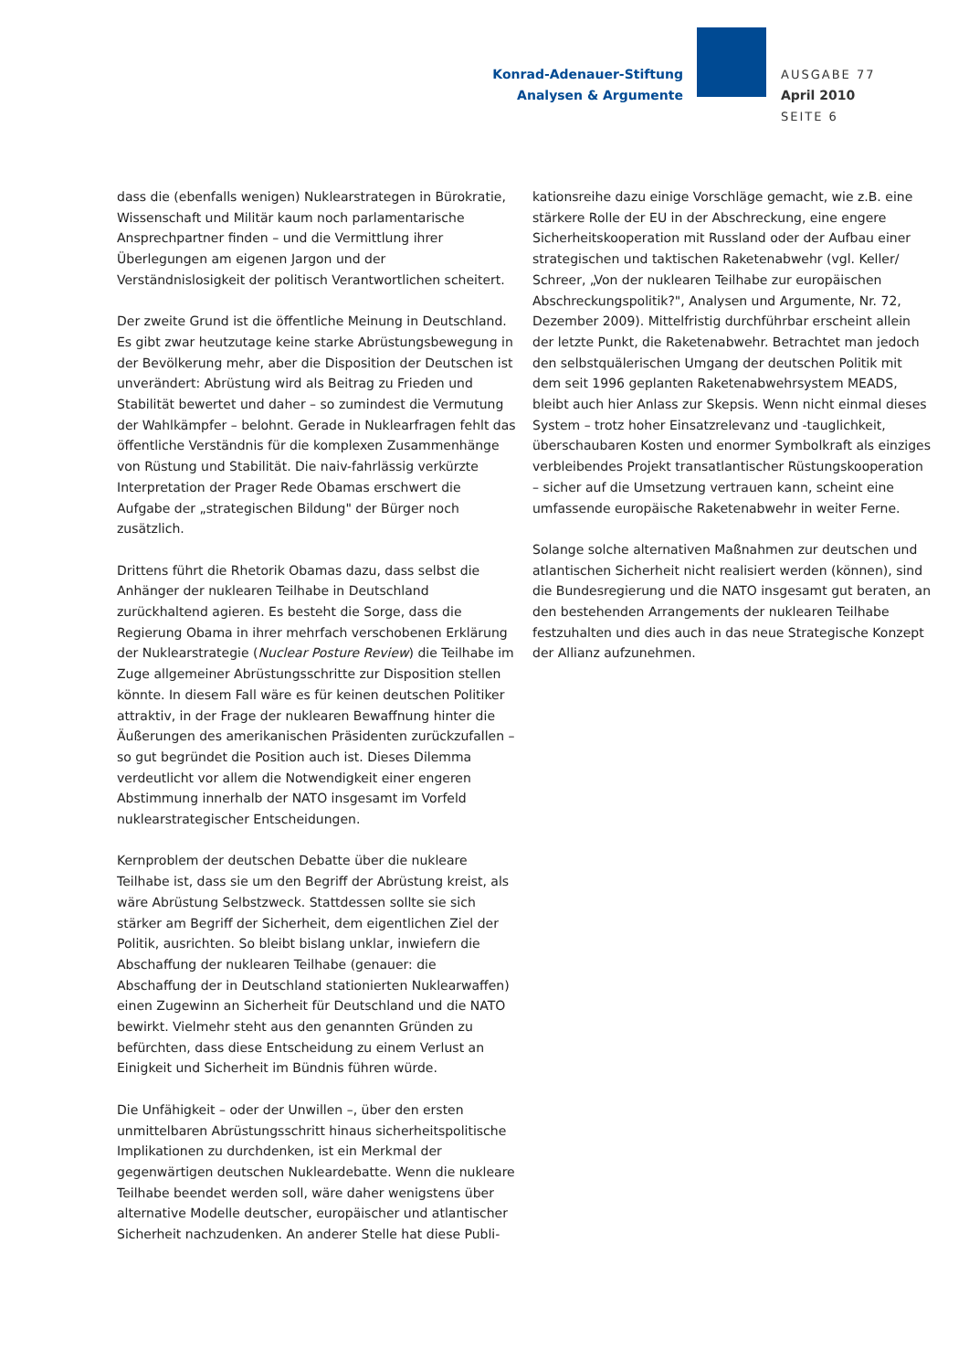Konrad-Adenauer-Stiftung
Analysen & Argumente
AUSGABE 77
April 2010
SEITE 6
dass die (ebenfalls wenigen) Nuklearstrategen in Bürokratie, Wissenschaft und Militär kaum noch parlamentarische Ansprechpartner finden – und die Vermittlung ihrer Überlegungen am eigenen Jargon und der Verständnislosigkeit der politisch Verantwortlichen scheitert.
Der zweite Grund ist die öffentliche Meinung in Deutschland. Es gibt zwar heutzutage keine starke Abrüstungsbewegung in der Bevölkerung mehr, aber die Disposition der Deutschen ist unverändert: Abrüstung wird als Beitrag zu Frieden und Stabilität bewertet und daher – so zumindest die Vermutung der Wahlkämpfer – belohnt. Gerade in Nuklearfragen fehlt das öffentliche Verständnis für die komplexen Zusammenhänge von Rüstung und Stabilität. Die naiv-fahrlässig verkürzte Interpretation der Prager Rede Obamas erschwert die Aufgabe der „strategischen Bildung" der Bürger noch zusätzlich.
Drittens führt die Rhetorik Obamas dazu, dass selbst die Anhänger der nuklearen Teilhabe in Deutschland zurückhaltend agieren. Es besteht die Sorge, dass die Regierung Obama in ihrer mehrfach verschobenen Erklärung der Nuklearstrategie (Nuclear Posture Review) die Teilhabe im Zuge allgemeiner Abrüstungsschritte zur Disposition stellen könnte. In diesem Fall wäre es für keinen deutschen Politiker attraktiv, in der Frage der nuklearen Bewaffnung hinter die Äußerungen des amerikanischen Präsidenten zurückzufallen – so gut begründet die Position auch ist. Dieses Dilemma verdeutlicht vor allem die Notwendigkeit einer engeren Abstimmung innerhalb der NATO insgesamt im Vorfeld nuklearstrategischer Entscheidungen.
Kernproblem der deutschen Debatte über die nukleare Teilhabe ist, dass sie um den Begriff der Abrüstung kreist, als wäre Abrüstung Selbstzweck. Stattdessen sollte sie sich stärker am Begriff der Sicherheit, dem eigentlichen Ziel der Politik, ausrichten. So bleibt bislang unklar, inwiefern die Abschaffung der nuklearen Teilhabe (genauer: die Abschaffung der in Deutschland stationierten Nuklearwaffen) einen Zugewinn an Sicherheit für Deutschland und die NATO bewirkt. Vielmehr steht aus den genannten Gründen zu befürchten, dass diese Entscheidung zu einem Verlust an Einigkeit und Sicherheit im Bündnis führen würde.
Die Unfähigkeit – oder der Unwillen –, über den ersten unmittelbaren Abrüstungsschritt hinaus sicherheitspolitische Implikationen zu durchdenken, ist ein Merkmal der gegenwärtigen deutschen Nukleardebatte. Wenn die nukleare Teilhabe beendet werden soll, wäre daher wenigstens über alternative Modelle deutscher, europäischer und atlantischer Sicherheit nachzudenken. An anderer Stelle hat diese Publi-
kationsreihe dazu einige Vorschläge gemacht, wie z.B. eine stärkere Rolle der EU in der Abschreckung, eine engere Sicherheitskooperation mit Russland oder der Aufbau einer strategischen und taktischen Raketenabwehr (vgl. Keller/ Schreer, „Von der nuklearen Teilhabe zur europäischen Abschreckungspolitik?", Analysen und Argumente, Nr. 72, Dezember 2009). Mittelfristig durchführbar erscheint allein der letzte Punkt, die Raketenabwehr. Betrachtet man jedoch den selbstquälerischen Umgang der deutschen Politik mit dem seit 1996 geplanten Raketenabwehrsystem MEADS, bleibt auch hier Anlass zur Skepsis. Wenn nicht einmal dieses System – trotz hoher Einsatzrelevanz und -tauglichkeit, überschaubaren Kosten und enormer Symbolkraft als einziges verbleibendes Projekt transatlantischer Rüstungskooperation – sicher auf die Umsetzung vertrauen kann, scheint eine umfassende europäische Raketenabwehr in weiter Ferne.
Solange solche alternativen Maßnahmen zur deutschen und atlantischen Sicherheit nicht realisiert werden (können), sind die Bundesregierung und die NATO insgesamt gut beraten, an den bestehenden Arrangements der nuklearen Teilhabe festzuhalten und dies auch in das neue Strategische Konzept der Allianz aufzunehmen.